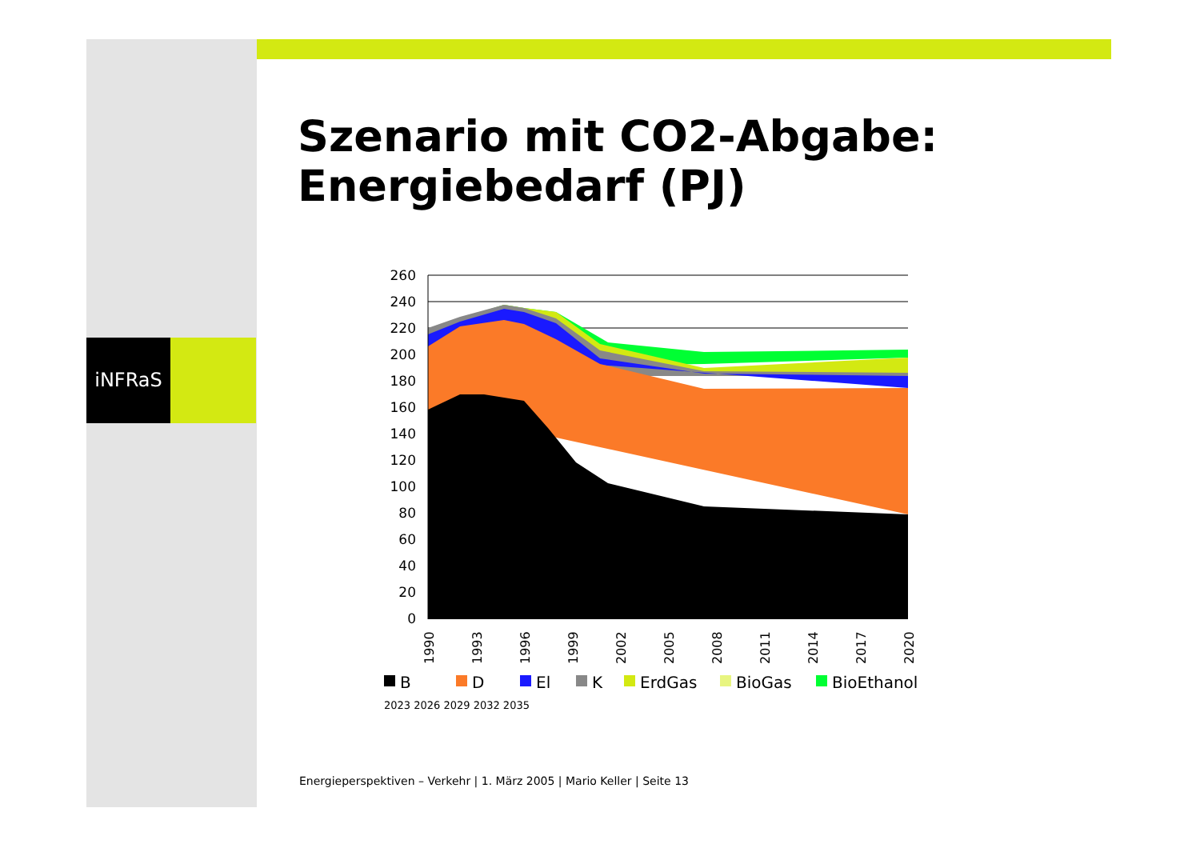iNFRaS
Szenario mit CO2-Abgabe:
Energiebedarf (PJ)
260
240
220
200
180
160
140
120
100
80
60
40
20
0
1990
1993
1996
1999
2002
2005
2008
2011
2014
2017
2020
B
D
El
K
ErdGas
BioGas
BioEthanol
2023 2026 2029 2032 2035
Energieperspektiven – Verkehr | 1. März 2005 | Mario Keller | Seite 13